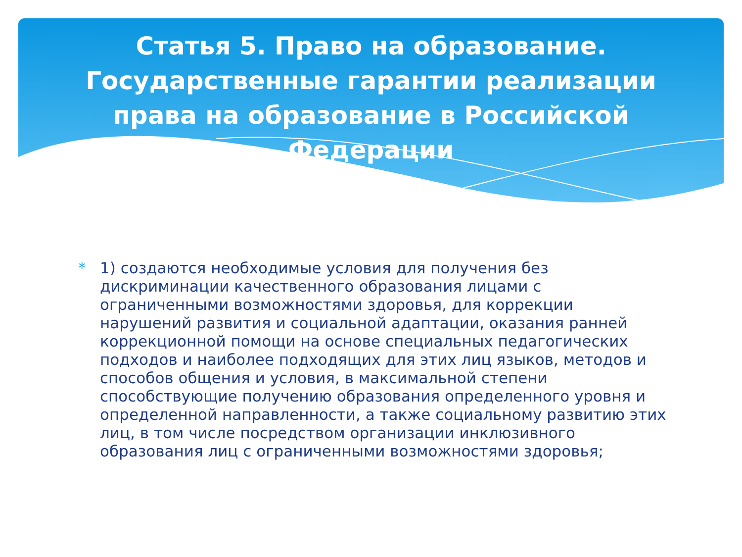Статья 5. Право на образование. Государственные гарантии реализации права на образование в Российской Федерации
* 1) создаются необходимые условия для получения без дискриминации качественного образования лицами с ограниченными возможностями здоровья, для коррекции нарушений развития и социальной адаптации, оказания ранней коррекционной помощи на основе специальных педагогических подходов и наиболее подходящих для этих лиц языков, методов и способов общения и условия, в максимальной степени способствующие получению образования определенного уровня и определенной направленности, а также социальному развитию этих лиц, в том числе посредством организации инклюзивного образования лиц с ограниченными возможностями здоровья;